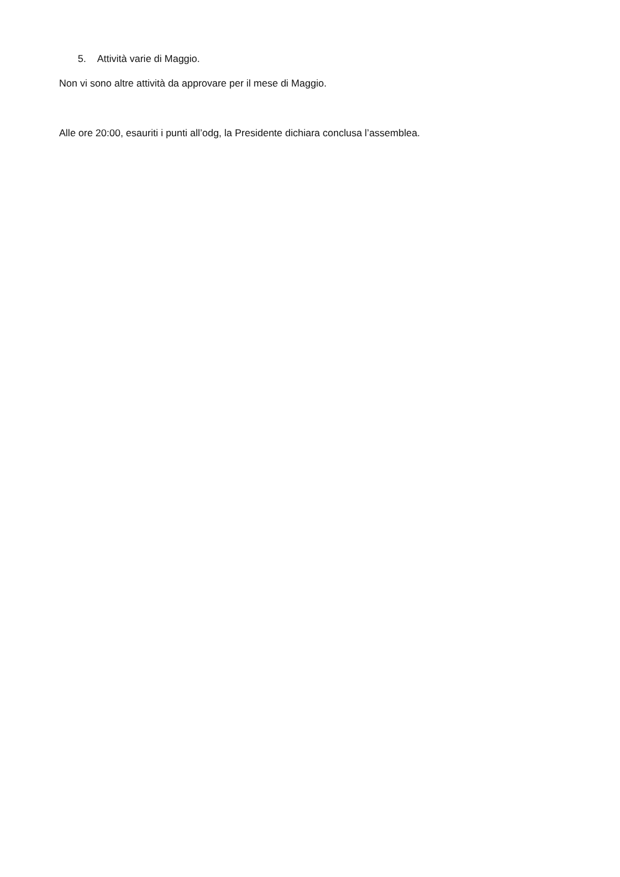5. Attività varie di Maggio.
Non vi sono altre attività da approvare per il mese di Maggio.
Alle ore 20:00, esauriti i punti all’odg, la Presidente dichiara conclusa l’assemblea.